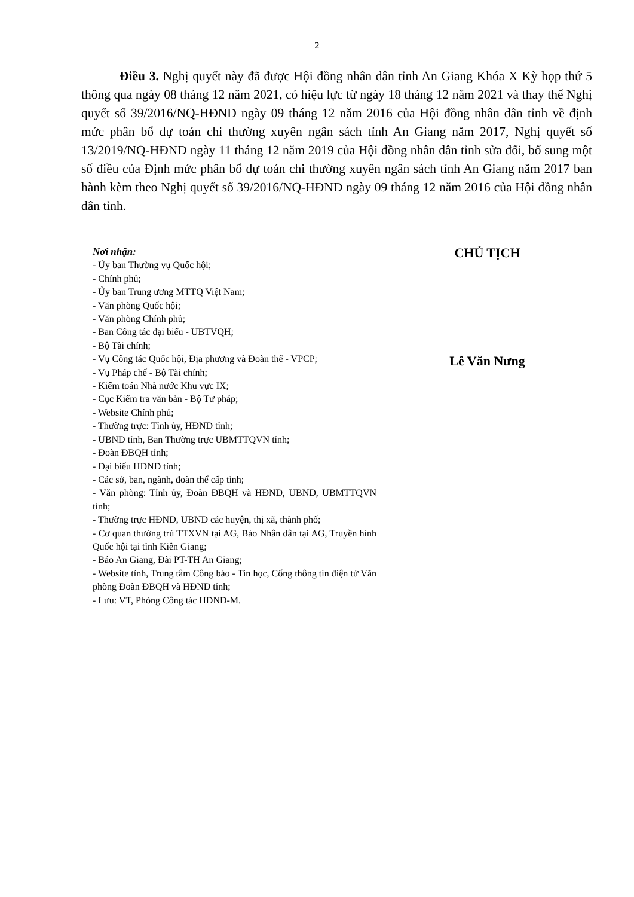2
Điều 3. Nghị quyết này đã được Hội đồng nhân dân tỉnh An Giang Khóa X Kỳ họp thứ 5 thông qua ngày 08 tháng 12 năm 2021, có hiệu lực từ ngày 18 tháng 12 năm 2021 và thay thế Nghị quyết số 39/2016/NQ-HĐND ngày 09 tháng 12 năm 2016 của Hội đồng nhân dân tỉnh về định mức phân bổ dự toán chi thường xuyên ngân sách tỉnh An Giang năm 2017, Nghị quyết số 13/2019/NQ-HĐND ngày 11 tháng 12 năm 2019 của Hội đồng nhân dân tỉnh sửa đổi, bổ sung một số điều của Định mức phân bổ dự toán chi thường xuyên ngân sách tỉnh An Giang năm 2017 ban hành kèm theo Nghị quyết số 39/2016/NQ-HĐND ngày 09 tháng 12 năm 2016 của Hội đồng nhân dân tỉnh.
Nơi nhận:
- Ủy ban Thường vụ Quốc hội;
- Chính phủ;
- Ủy ban Trung ương MTTQ Việt Nam;
- Văn phòng Quốc hội;
- Văn phòng Chính phủ;
- Ban Công tác đại biểu - UBTVQH;
- Bộ Tài chính;
- Vụ Công tác Quốc hội, Địa phương và Đoàn thể - VPCP;
- Vụ Pháp chế - Bộ Tài chính;
- Kiểm toán Nhà nước Khu vực IX;
- Cục Kiểm tra văn bản - Bộ Tư pháp;
- Website Chính phủ;
- Thường trực: Tỉnh ủy, HĐND tỉnh;
- UBND tỉnh, Ban Thường trực UBMTTQVN tỉnh;
- Đoàn ĐBQH tỉnh;
- Đại biểu HĐND tỉnh;
- Các sở, ban, ngành, đoàn thể cấp tỉnh;
- Văn phòng: Tỉnh ủy, Đoàn ĐBQH và HĐND, UBND, UBMTTQVN tỉnh;
- Thường trực HĐND, UBND các huyện, thị xã, thành phố;
- Cơ quan thường trú TTXVN tại AG, Báo Nhân dân tại AG, Truyền hình Quốc hội tại tỉnh Kiên Giang;
- Báo An Giang, Đài PT-TH An Giang;
- Website tỉnh, Trung tâm Công báo - Tin học, Cổng thông tin điện tử Văn phòng Đoàn ĐBQH và HĐND tỉnh;
- Lưu: VT, Phòng Công tác HĐND-M.
CHỦ TỊCH
Lê Văn Nưng